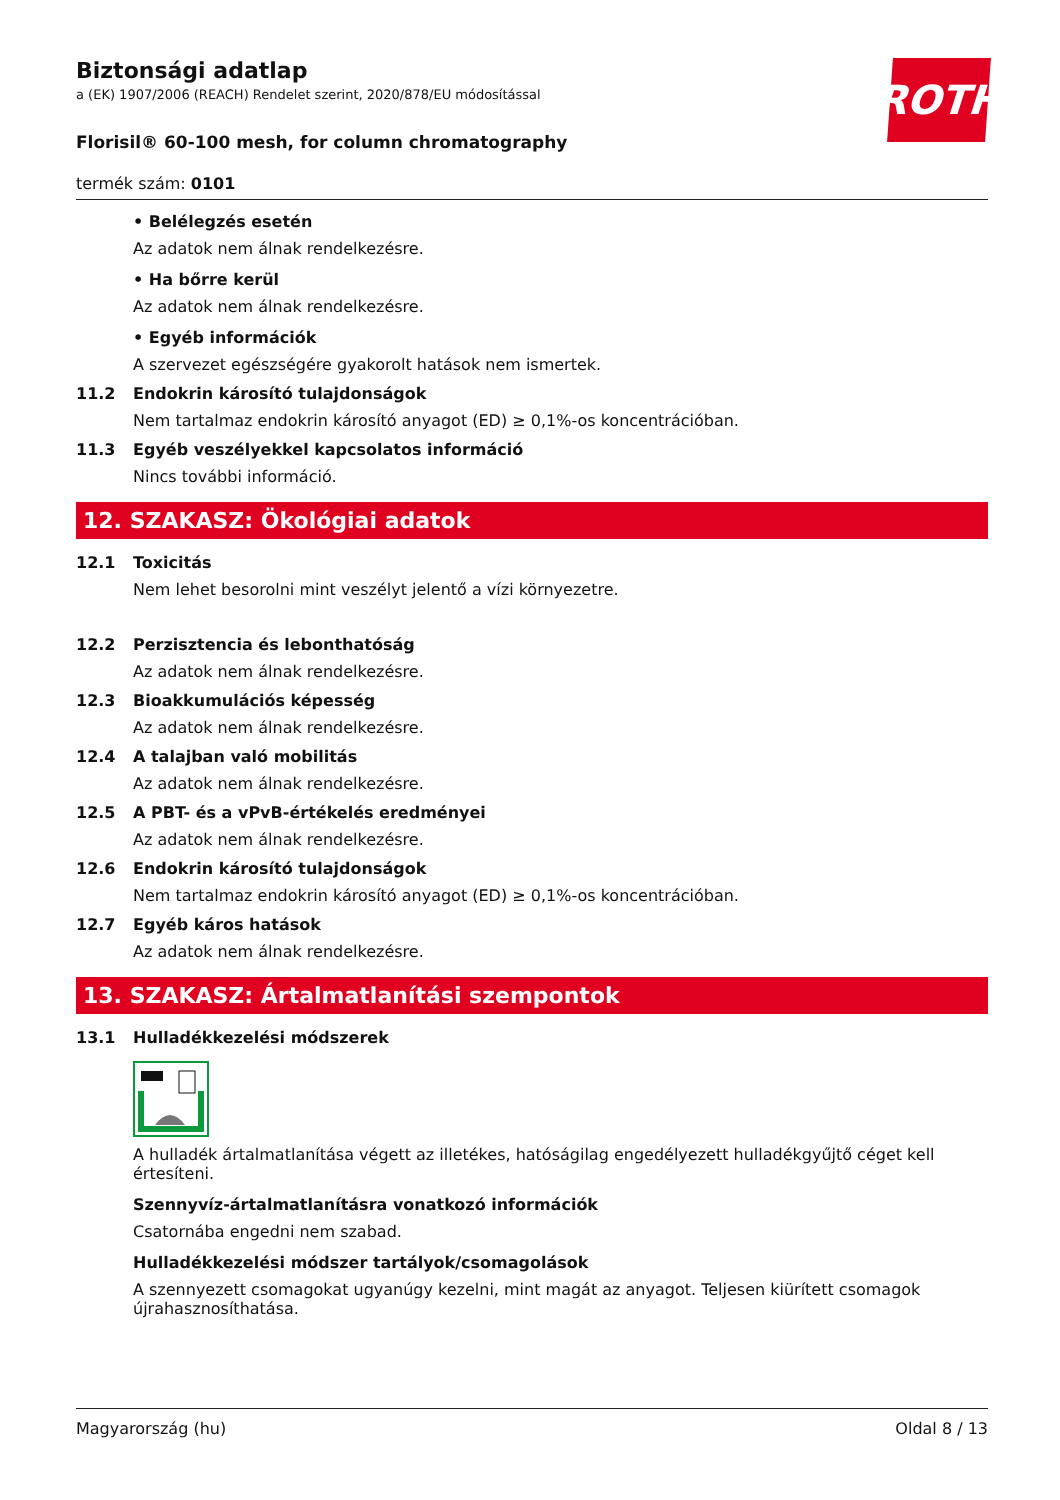ROTH
Biztonsági adatlap
a (EK) 1907/2006 (REACH) Rendelet szerint, 2020/878/EU módosítással
Florisil® 60-100 mesh, for column chromatography
termék szám: 0101
• Belélegzés esetén
Az adatok nem álnak rendelkezésre.
• Ha bőrre kerül
Az adatok nem álnak rendelkezésre.
• Egyéb információk
A szervezet egészségére gyakorolt hatások nem ismertek.
11.2 Endokrin károsító tulajdonságok
Nem tartalmaz endokrin károsító anyagot (ED) ≥ 0,1%-os koncentrációban.
11.3 Egyéb veszélyekkel kapcsolatos információ
Nincs további információ.
12. SZAKASZ: Ökológiai adatok
12.1 Toxicitás
Nem lehet besorolni mint veszélyt jelentő a vízi környezetre.
12.2 Perzisztencia és lebonthatóság
Az adatok nem álnak rendelkezésre.
12.3 Bioakkumulációs képesség
Az adatok nem álnak rendelkezésre.
12.4 A talajban való mobilitás
Az adatok nem álnak rendelkezésre.
12.5 A PBT- és a vPvB-értékelés eredményei
Az adatok nem álnak rendelkezésre.
12.6 Endokrin károsító tulajdonságok
Nem tartalmaz endokrin károsító anyagot (ED) ≥ 0,1%-os koncentrációban.
12.7 Egyéb káros hatások
Az adatok nem álnak rendelkezésre.
13. SZAKASZ: Ártalmatlanítási szempontok
13.1 Hulladékkezelési módszerek
A hulladék ártalmatlanítása végett az illetékes, hatóságilag engedélyezett hulladékgyűjtő céget kell értesíteni.
Szennyvíz-ártalmatlanításra vonatkozó információk
Csatornába engedni nem szabad.
Hulladékkezelési módszer tartályok/csomagolások
A szennyezett csomagokat ugyanúgy kezelni, mint magát az anyagot. Teljesen kiürített csomagok újrahasznosíthatása.
Magyarország (hu) Oldal 8 / 13